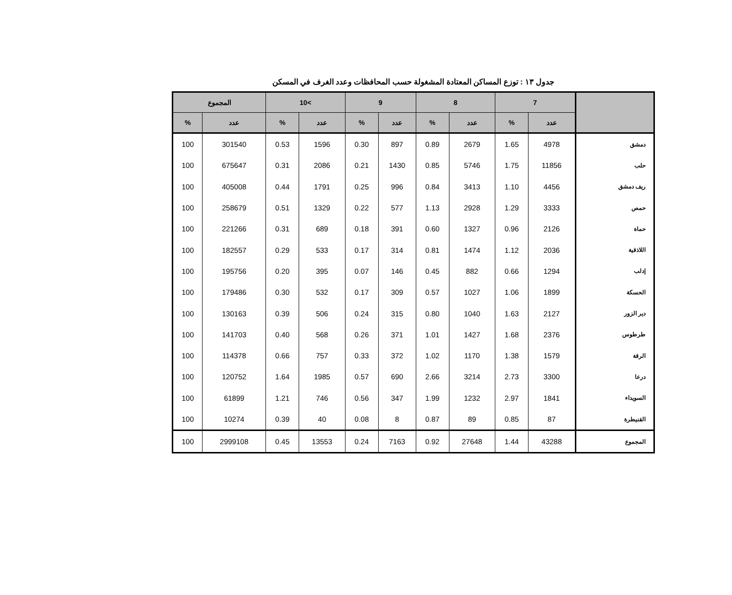جدول ١٣ : توزع المساكن المعتادة المشغولة حسب المحافظات وعدد الغرف في المسكن
| | 7 | | 8 | | 9 | | >10 | | المجموع | |
| --- | --- | --- | --- | --- | --- | --- | --- | --- | --- | --- |
| | عدد | % | عدد | % | عدد | % | عدد | % | عدد | % |
| دمشق | 4978 | 1.65 | 2679 | 0.89 | 897 | 0.30 | 1596 | 0.53 | 301540 | 100 |
| حلب | 11856 | 1.75 | 5746 | 0.85 | 1430 | 0.21 | 2086 | 0.31 | 675647 | 100 |
| ريف دمشق | 4456 | 1.10 | 3413 | 0.84 | 996 | 0.25 | 1791 | 0.44 | 405008 | 100 |
| حمص | 3333 | 1.29 | 2928 | 1.13 | 577 | 0.22 | 1329 | 0.51 | 258679 | 100 |
| حماة | 2126 | 0.96 | 1327 | 0.60 | 391 | 0.18 | 689 | 0.31 | 221266 | 100 |
| اللاذقية | 2036 | 1.12 | 1474 | 0.81 | 314 | 0.17 | 533 | 0.29 | 182557 | 100 |
| إدلب | 1294 | 0.66 | 882 | 0.45 | 146 | 0.07 | 395 | 0.20 | 195756 | 100 |
| الحسكة | 1899 | 1.06 | 1027 | 0.57 | 309 | 0.17 | 532 | 0.30 | 179486 | 100 |
| دير الزور | 2127 | 1.63 | 1040 | 0.80 | 315 | 0.24 | 506 | 0.39 | 130163 | 100 |
| طرطوس | 2376 | 1.68 | 1427 | 1.01 | 371 | 0.26 | 568 | 0.40 | 141703 | 100 |
| الرقة | 1579 | 1.38 | 1170 | 1.02 | 372 | 0.33 | 757 | 0.66 | 114378 | 100 |
| درعا | 3300 | 2.73 | 3214 | 2.66 | 690 | 0.57 | 1985 | 1.64 | 120752 | 100 |
| السويداء | 1841 | 2.97 | 1232 | 1.99 | 347 | 0.56 | 746 | 1.21 | 61899 | 100 |
| القنيطرة | 87 | 0.85 | 89 | 0.87 | 8 | 0.08 | 40 | 0.39 | 10274 | 100 |
| المجموع | 43288 | 1.44 | 27648 | 0.92 | 7163 | 0.24 | 13553 | 0.45 | 2999108 | 100 |